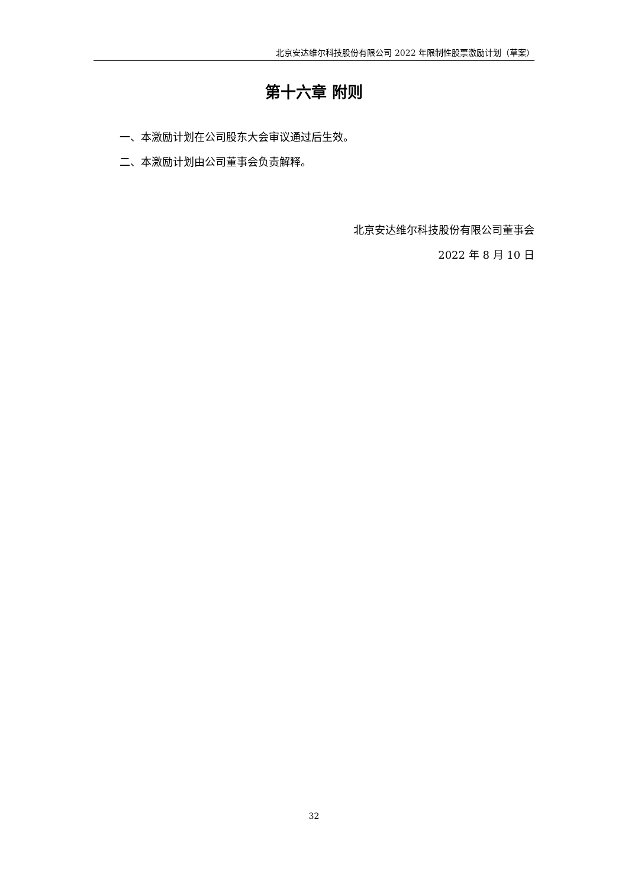北京安达维尔科技股份有限公司 2022 年限制性股票激励计划（草案）
第十六章 附则
一、本激励计划在公司股东大会审议通过后生效。
二、本激励计划由公司董事会负责解释。
北京安达维尔科技股份有限公司董事会
2022 年 8 月 10 日
32